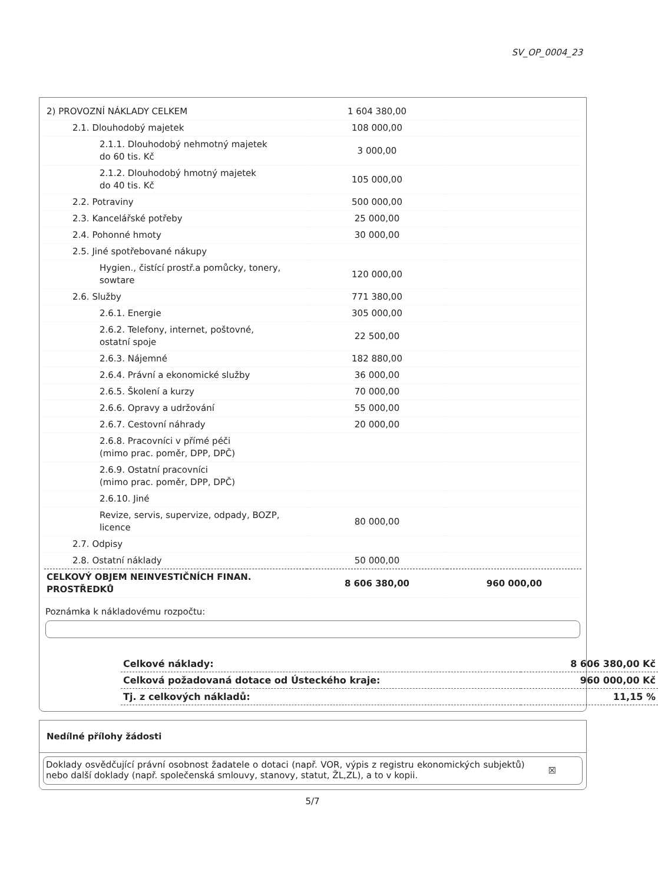SV_OP_0004_23
| 2) PROVOZNÍ NÁKLADY CELKEM | 1 604 380,00 | |
| 2.1. Dlouhodobý majetek | 108 000,00 | |
| 2.1.1. Dlouhodobý nehmotný majetek do 60 tis. Kč | 3 000,00 | |
| 2.1.2. Dlouhodobý hmotný majetek do 40 tis. Kč | 105 000,00 | |
| 2.2. Potraviny | 500 000,00 | |
| 2.3. Kancelářské potřeby | 25 000,00 | |
| 2.4. Pohonné hmoty | 30 000,00 | |
| 2.5. Jiné spotřebované nákupy | | |
| Hygien., čistící prostř.a pomůcky, tonery, sowtare | 120 000,00 | |
| 2.6. Služby | 771 380,00 | |
| 2.6.1. Energie | 305 000,00 | |
| 2.6.2. Telefony, internet, poštovné, ostatní spoje | 22 500,00 | |
| 2.6.3. Nájemné | 182 880,00 | |
| 2.6.4. Právní a ekonomické služby | 36 000,00 | |
| 2.6.5. Školení a kurzy | 70 000,00 | |
| 2.6.6. Opravy a udržování | 55 000,00 | |
| 2.6.7. Cestovní náhrady | 20 000,00 | |
| 2.6.8. Pracovníci v přímé péči (mimo prac. poměr, DPP, DPČ) | | |
| 2.6.9. Ostatní pracovníci (mimo prac. poměr, DPP, DPČ) | | |
| 2.6.10. Jiné | | |
| Revize, servis, supervize, odpady, BOZP, licence | 80 000,00 | |
| 2.7. Odpisy | | |
| 2.8. Ostatní náklady | 50 000,00 | |
| CELKOVÝ OBJEM NEINVESTIČNÍCH FINAN. PROSTŘEDKŮ | 8 606 380,00 | 960 000,00 |
Poznámka k nákladovému rozpočtu:
| Celkové náklady: | 8 606 380,00 Kč |
| Celková požadovaná dotace od Ústeckého kraje: | 960 000,00 Kč |
| Tj. z celkových nákladů: | 11,15 % |
Nedílné přílohy žádosti
Doklady osvědčující právní osobnost žadatele o dotaci (např. VOR, výpis z registru ekonomických subjektů) nebo další doklady (např. společenská smlouvy, stanovy, statut, ŽL,ZL), a to v kopii.
☒
5/7